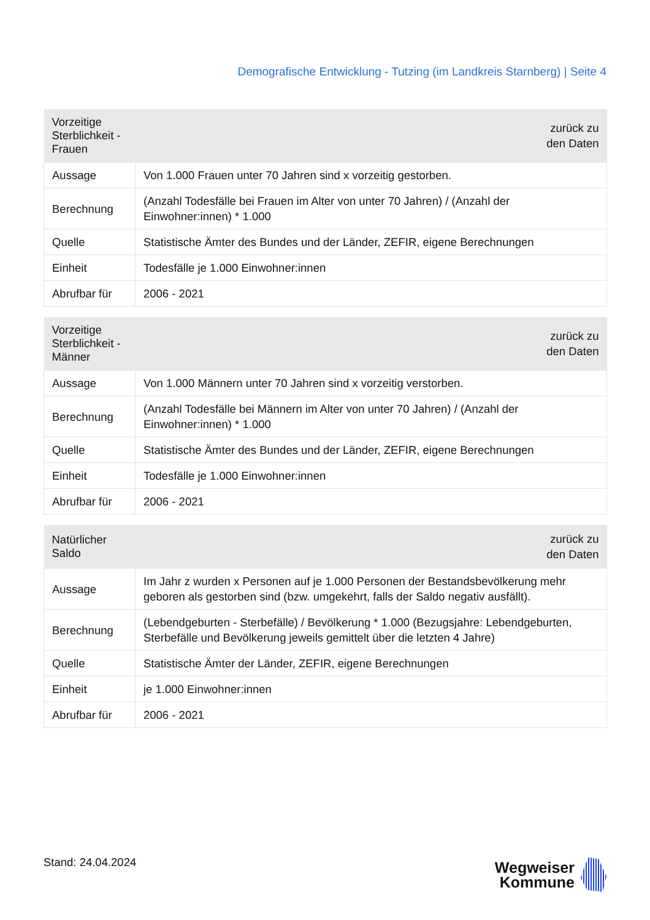Demografische Entwicklung - Tutzing (im Landkreis Starnberg) | Seite 4
| Vorzeitige Sterblichkeit - Frauen | zurück zu den Daten |
| --- | --- |
| Aussage | Von 1.000 Frauen unter 70 Jahren sind x vorzeitig gestorben. |
| Berechnung | (Anzahl Todesfälle bei Frauen im Alter von unter 70 Jahren) / (Anzahl der Einwohner:innen) * 1.000 |
| Quelle | Statistische Ämter des Bundes und der Länder, ZEFIR, eigene Berechnungen |
| Einheit | Todesfälle je 1.000 Einwohner:innen |
| Abrufbar für | 2006 - 2021 |
| Vorzeitige Sterblichkeit - Männer | zurück zu den Daten |
| --- | --- |
| Aussage | Von 1.000 Männern unter 70 Jahren sind x vorzeitig verstorben. |
| Berechnung | (Anzahl Todesfälle bei Männern im Alter von unter 70 Jahren) / (Anzahl der Einwohner:innen) * 1.000 |
| Quelle | Statistische Ämter des Bundes und der Länder, ZEFIR, eigene Berechnungen |
| Einheit | Todesfälle je 1.000 Einwohner:innen |
| Abrufbar für | 2006 - 2021 |
| Natürlicher Saldo | zurück zu den Daten |
| --- | --- |
| Aussage | Im Jahr z wurden x Personen auf je 1.000 Personen der Bestandsbevölkerung mehr geboren als gestorben sind (bzw. umgekehrt, falls der Saldo negativ ausfällt). |
| Berechnung | (Lebendgeburten - Sterbefälle) / Bevölkerung * 1.000 (Bezugsjahre: Lebendgeburten, Sterbefälle und Bevölkerung jeweils gemittelt über die letzten 4 Jahre) |
| Quelle | Statistische Ämter der Länder, ZEFIR, eigene Berechnungen |
| Einheit | je 1.000 Einwohner:innen |
| Abrufbar für | 2006 - 2021 |
Stand: 24.04.2024
Wegweiser
Kommune